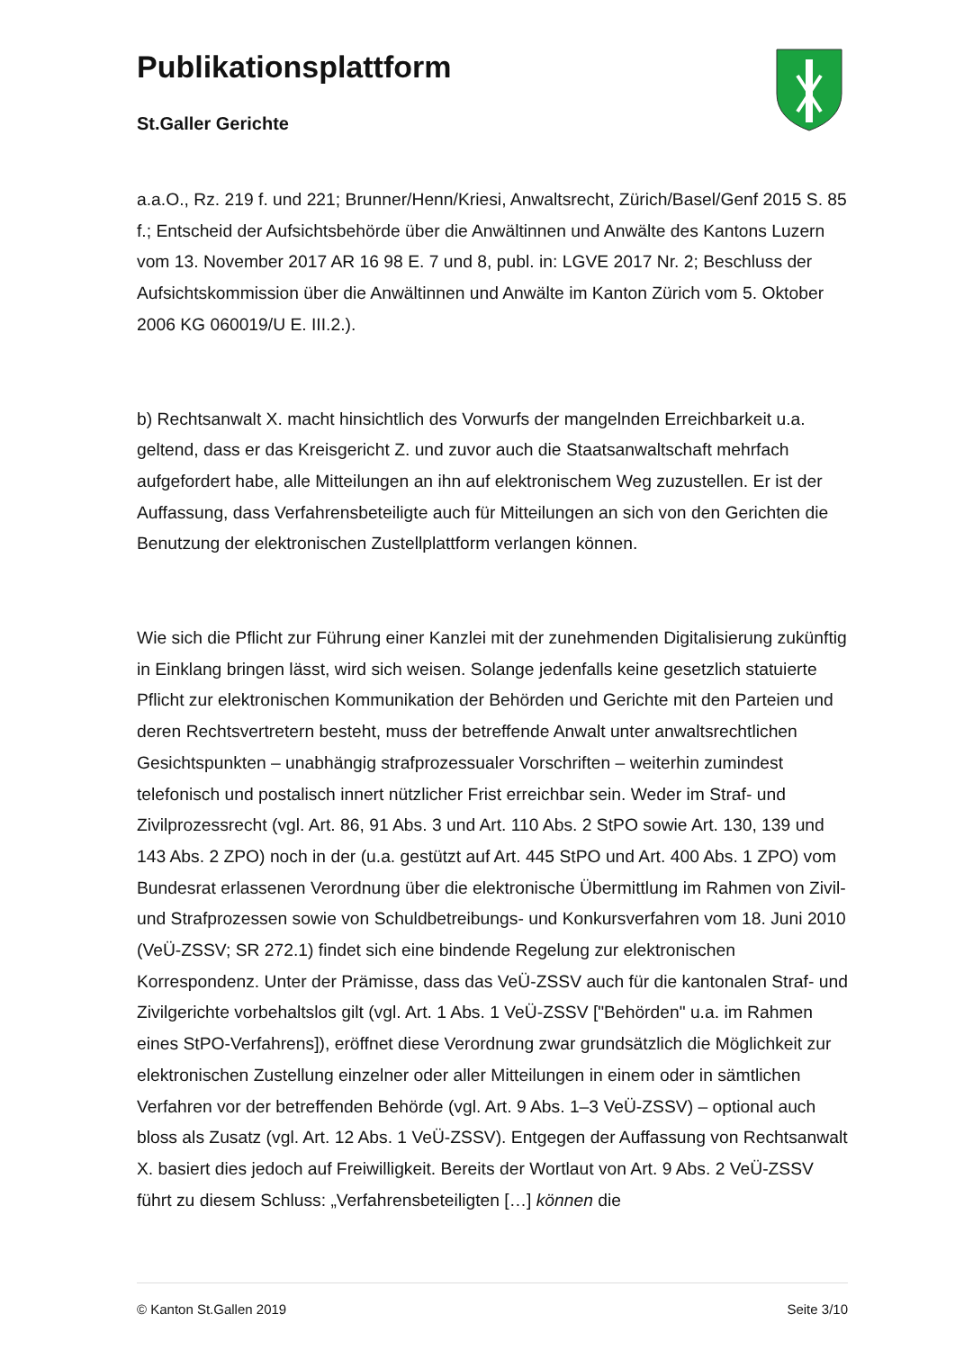Publikationsplattform
St.Galler Gerichte
a.a.O., Rz. 219 f. und 221; Brunner/Henn/Kriesi, Anwaltsrecht, Zürich/Basel/Genf 2015 S. 85 f.; Entscheid der Aufsichtsbehörde über die Anwältinnen und Anwälte des Kantons Luzern vom 13. November 2017 AR 16 98 E. 7 und 8, publ. in: LGVE 2017 Nr. 2; Beschluss der Aufsichtskommission über die Anwältinnen und Anwälte im Kanton Zürich vom 5. Oktober 2006 KG 060019/U E. III.2.).
b) Rechtsanwalt X. macht hinsichtlich des Vorwurfs der mangelnden Erreichbarkeit u.a. geltend, dass er das Kreisgericht Z. und zuvor auch die Staatsanwaltschaft mehrfach aufgefordert habe, alle Mitteilungen an ihn auf elektronischem Weg zuzustellen. Er ist der Auffassung, dass Verfahrensbeteiligte auch für Mitteilungen an sich von den Gerichten die Benutzung der elektronischen Zustellplattform verlangen können.
Wie sich die Pflicht zur Führung einer Kanzlei mit der zunehmenden Digitalisierung zukünftig in Einklang bringen lässt, wird sich weisen. Solange jedenfalls keine gesetzlich statuierte Pflicht zur elektronischen Kommunikation der Behörden und Gerichte mit den Parteien und deren Rechtsvertretern besteht, muss der betreffende Anwalt unter anwaltsrechtlichen Gesichtspunkten – unabhängig strafprozessualer Vorschriften – weiterhin zumindest telefonisch und postalisch innert nützlicher Frist erreichbar sein. Weder im Straf- und Zivilprozessrecht (vgl. Art. 86, 91 Abs. 3 und Art. 110 Abs. 2 StPO sowie Art. 130, 139 und 143 Abs. 2 ZPO) noch in der (u.a. gestützt auf Art. 445 StPO und Art. 400 Abs. 1 ZPO) vom Bundesrat erlassenen Verordnung über die elektronische Übermittlung im Rahmen von Zivil- und Strafprozessen sowie von Schuldbetreibungs- und Konkursverfahren vom 18. Juni 2010 (VeÜ-ZSSV; SR 272.1) findet sich eine bindende Regelung zur elektronischen Korrespondenz. Unter der Prämisse, dass das VeÜ-ZSSV auch für die kantonalen Straf- und Zivilgerichte vorbehaltslos gilt (vgl. Art. 1 Abs. 1 VeÜ-ZSSV ["Behörden" u.a. im Rahmen eines StPO-Verfahrens]), eröffnet diese Verordnung zwar grundsätzlich die Möglichkeit zur elektronischen Zustellung einzelner oder aller Mitteilungen in einem oder in sämtlichen Verfahren vor der betreffenden Behörde (vgl. Art. 9 Abs. 1–3 VeÜ-ZSSV) – optional auch bloss als Zusatz (vgl. Art. 12 Abs. 1 VeÜ-ZSSV). Entgegen der Auffassung von Rechtsanwalt X. basiert dies jedoch auf Freiwilligkeit. Bereits der Wortlaut von Art. 9 Abs. 2 VeÜ-ZSSV führt zu diesem Schluss: „Verfahrensbeteiligten […] können die
© Kanton St.Gallen 2019 Seite 3/10